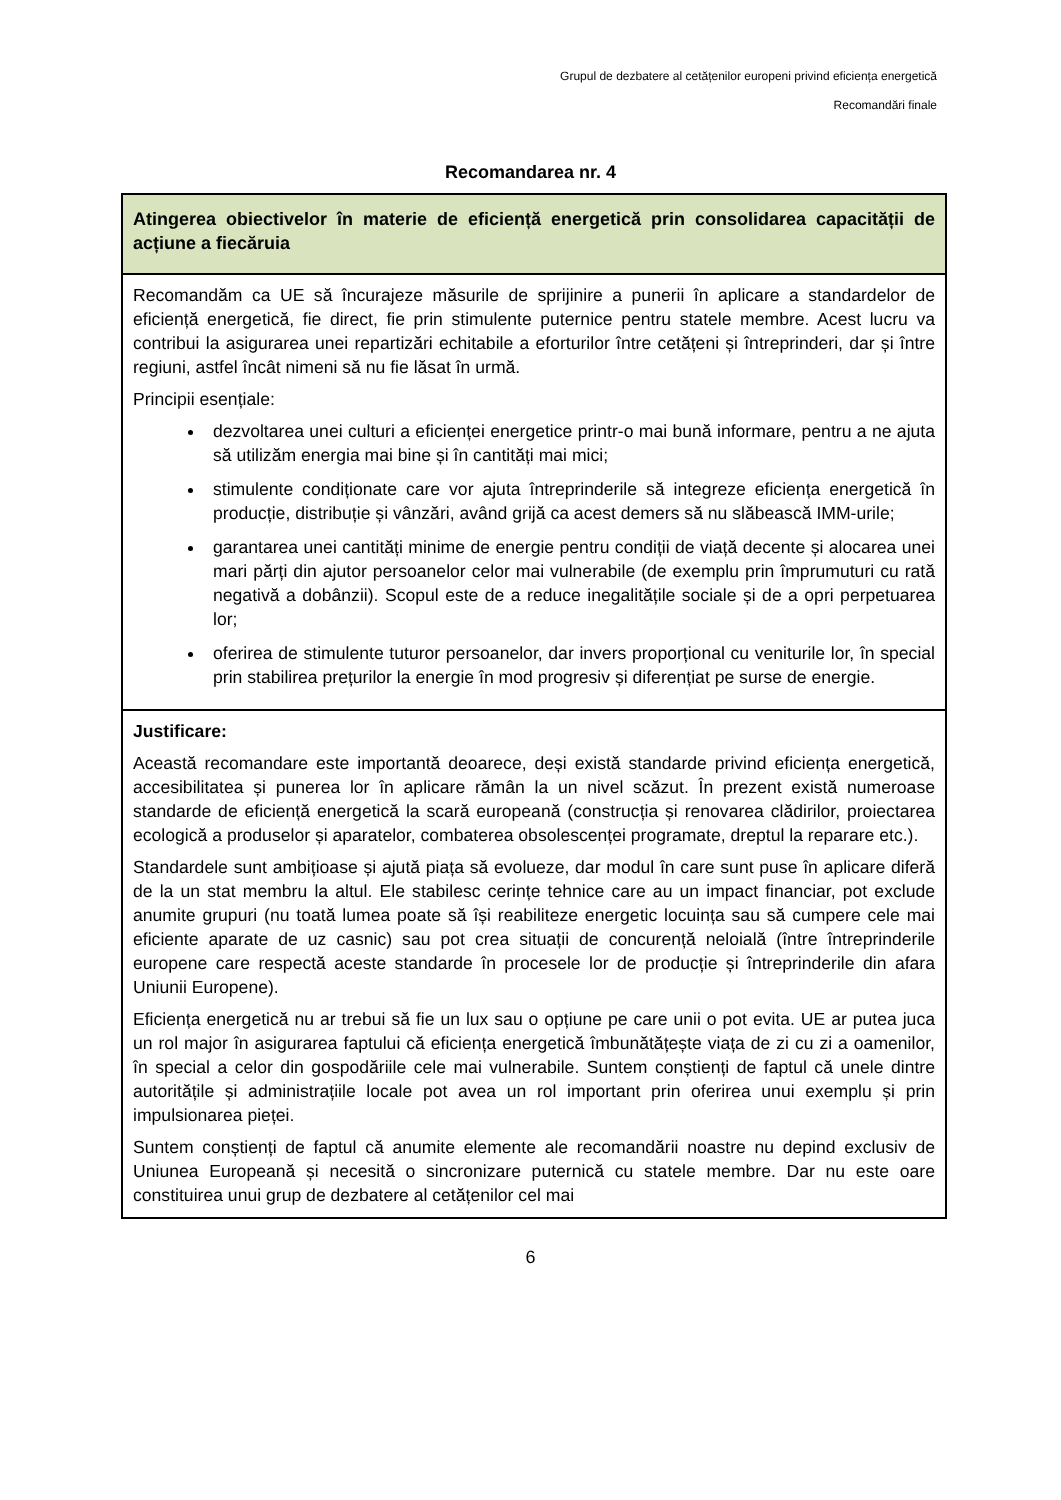Grupul de dezbatere al cetățenilor europeni privind eficiența energetică
Recomandări finale
Recomandarea nr. 4
| Atingerea obiectivelor în materie de eficiență energetică prin consolidarea capacității de acțiune a fiecăruia |
| Recomandăm ca UE să încurajeze măsurile de sprijinire a punerii în aplicare a standardelor de eficiență energetică, fie direct, fie prin stimulente puternice pentru statele membre. Acest lucru va contribui la asigurarea unei repartizări echitabile a eforturilor între cetățeni și întreprinderi, dar și între regiuni, astfel încât nimeni să nu fie lăsat în urmă. Principii esențiale: dezvoltarea unei culturi a eficienței energetice printr-o mai bună informare, pentru a ne ajuta să utilizăm energia mai bine și în cantități mai mici; stimulente condiționate care vor ajuta întreprinderile să integreze eficiența energetică în producție, distribuție și vânzări, având grijă ca acest demers să nu slăbească IMM-urile; garantarea unei cantități minime de energie pentru condiții de viață decente și alocarea unei mari părți din ajutor persoanelor celor mai vulnerabile (de exemplu prin împrumuturi cu rată negativă a dobânzii). Scopul este de a reduce inegalitățile sociale și de a opri perpetuarea lor; oferirea de stimulente tuturor persoanelor, dar invers proporțional cu veniturile lor, în special prin stabilirea prețurilor la energie în mod progresiv și diferențiat pe surse de energie. |
| Justificare: Această recomandare este importantă deoarece, deși există standarde privind eficiența energetică, accesibilitatea și punerea lor în aplicare rămân la un nivel scăzut. În prezent există numeroase standarde de eficiență energetică la scară europeană (construcția și renovarea clădirilor, proiectarea ecologică a produselor și aparatelor, combaterea obsolescenței programate, dreptul la reparare etc.). Standardele sunt ambițioase și ajută piața să evolueze, dar modul în care sunt puse în aplicare diferă de la un stat membru la altul. Ele stabilesc cerințe tehnice care au un impact financiar, pot exclude anumite grupuri (nu toată lumea poate să își reabiliteze energetic locuința sau să cumpere cele mai eficiente aparate de uz casnic) sau pot crea situații de concurență neloială (între întreprinderile europene care respectă aceste standarde în procesele lor de producție și întreprinderile din afara Uniunii Europene). Eficiența energetică nu ar trebui să fie un lux sau o opțiune pe care unii o pot evita. UE ar putea juca un rol major în asigurarea faptului că eficiența energetică îmbunătățește viața de zi cu zi a oamenilor, în special a celor din gospodăriile cele mai vulnerabile. Suntem conștienți de faptul că unele dintre autoritățile și administrațiile locale pot avea un rol important prin oferirea unui exemplu și prin impulsionarea pieței. Suntem conștienți de faptul că anumite elemente ale recomandării noastre nu depind exclusiv de Uniunea Europeană și necesită o sincronizare puternică cu statele membre. Dar nu este oare constituirea unui grup de dezbatere al cetățenilor cel mai |
6